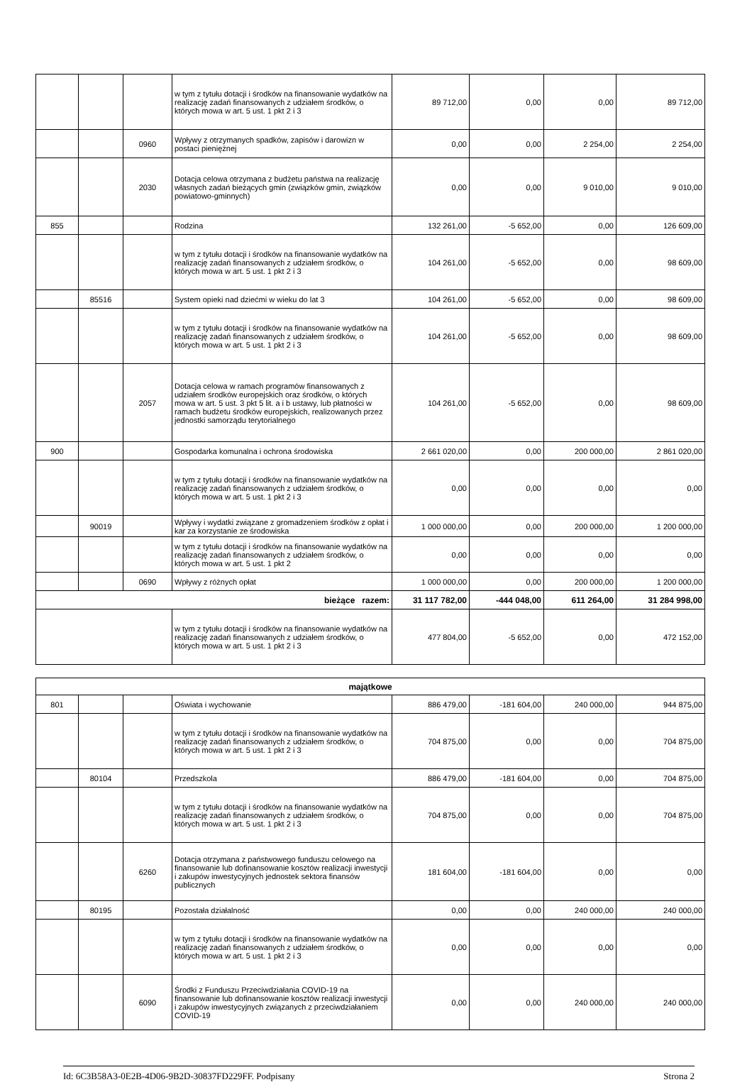| | | | w tym z tytułu dotacji i środków na finansowanie wydatków na realizację zadań finansowanych z udziałem środków, o których mowa w art. 5 ust. 1 pkt 2 i 3 | 89 712,00 | 0,00 | 0,00 | 89 712,00 |
| | | 0960 | Wpływy z otrzymanych spadków, zapisów i darowizn w postaci pieniężnej | 0,00 | 0,00 | 2 254,00 | 2 254,00 |
| | | 2030 | Dotacja celowa otrzymana z budżetu państwa na realizację własnych zadań bieżących gmin (związków gmin, związków powiatowo-gminnych) | 0,00 | 0,00 | 9 010,00 | 9 010,00 |
| 855 | | | Rodzina | 132 261,00 | -5 652,00 | 0,00 | 126 609,00 |
| | | | w tym z tytułu dotacji i środków na finansowanie wydatków na realizację zadań finansowanych z udziałem środków, o których mowa w art. 5 ust. 1 pkt 2 i 3 | 104 261,00 | -5 652,00 | 0,00 | 98 609,00 |
| | 85516 | | System opieki nad dziećmi w wieku do lat 3 | 104 261,00 | -5 652,00 | 0,00 | 98 609,00 |
| | | | w tym z tytułu dotacji i środków na finansowanie wydatków na realizację zadań finansowanych z udziałem środków, o których mowa w art. 5 ust. 1 pkt 2 i 3 | 104 261,00 | -5 652,00 | 0,00 | 98 609,00 |
| | | 2057 | Dotacja celowa w ramach programów finansowanych z udziałem środków europejskich oraz środków, o których mowa w art. 5 ust. 3 pkt 5 lit. a i b ustawy, lub płatności w ramach budżetu środków europejskich, realizowanych przez jednostki samorządu terytorialnego | 104 261,00 | -5 652,00 | 0,00 | 98 609,00 |
| 900 | | | Gospodarka komunalna i ochrona środowiska | 2 661 020,00 | 0,00 | 200 000,00 | 2 861 020,00 |
| | | | w tym z tytułu dotacji i środków na finansowanie wydatków na realizację zadań finansowanych z udziałem środków, o których mowa w art. 5 ust. 1 pkt 2 i 3 | 0,00 | 0,00 | 0,00 | 0,00 |
| | 90019 | | Wpływy i wydatki związane z gromadzeniem środków z opłat i kar za korzystanie ze środowiska | 1 000 000,00 | 0,00 | 200 000,00 | 1 200 000,00 |
| | | | w tym z tytułu dotacji i środków na finansowanie wydatków na realizację zadań finansowanych z udziałem środków, o których mowa w art. 5 ust. 1 pkt 2 | 0,00 | 0,00 | 0,00 | 0,00 |
| | | 0690 | Wpływy z różnych opłat | 1 000 000,00 | 0,00 | 200 000,00 | 1 200 000,00 |
| bieżące razem: | | | | 31 117 782,00 | -444 048,00 | 611 264,00 | 31 284 998,00 |
| | | | w tym z tytułu dotacji i środków na finansowanie wydatków na realizację zadań finansowanych z udziałem środków, o których mowa w art. 5 ust. 1 pkt 2 i 3 | 477 804,00 | -5 652,00 | 0,00 | 472 152,00 |
| majątkowe | | | | | | | |
| 801 | | | Oświata i wychowanie | 886 479,00 | -181 604,00 | 240 000,00 | 944 875,00 |
| | | | w tym z tytułu dotacji i środków na finansowanie wydatków na realizację zadań finansowanych z udziałem środków, o których mowa w art. 5 ust. 1 pkt 2 i 3 | 704 875,00 | 0,00 | 0,00 | 704 875,00 |
| | 80104 | | Przedszkola | 886 479,00 | -181 604,00 | 0,00 | 704 875,00 |
| | | | w tym z tytułu dotacji i środków na finansowanie wydatków na realizację zadań finansowanych z udziałem środków, o których mowa w art. 5 ust. 1 pkt 2 i 3 | 704 875,00 | 0,00 | 0,00 | 704 875,00 |
| | | 6260 | Dotacja otrzymana z państwowego funduszu celowego na finansowanie lub dofinansowanie kosztów realizacji inwestycji i zakupów inwestycyjnych jednostek sektora finansów publicznych | 181 604,00 | -181 604,00 | 0,00 | 0,00 |
| | 80195 | | Pozostała działalność | 0,00 | 0,00 | 240 000,00 | 240 000,00 |
| | | | w tym z tytułu dotacji i środków na finansowanie wydatków na realizację zadań finansowanych z udziałem środków, o których mowa w art. 5 ust. 1 pkt 2 i 3 | 0,00 | 0,00 | 0,00 | 0,00 |
| | | 6090 | Środki z Funduszu Przeciwdziałania COVID-19 na finansowanie lub dofinansowanie kosztów realizacji inwestycji i zakupów inwestycyjnych związanych z przeciwdziałaniem COVID-19 | 0,00 | 0,00 | 240 000,00 | 240 000,00 |
Id: 6C3B58A3-0E2B-4D06-9B2D-30837FD229FF. Podpisany Strona 2